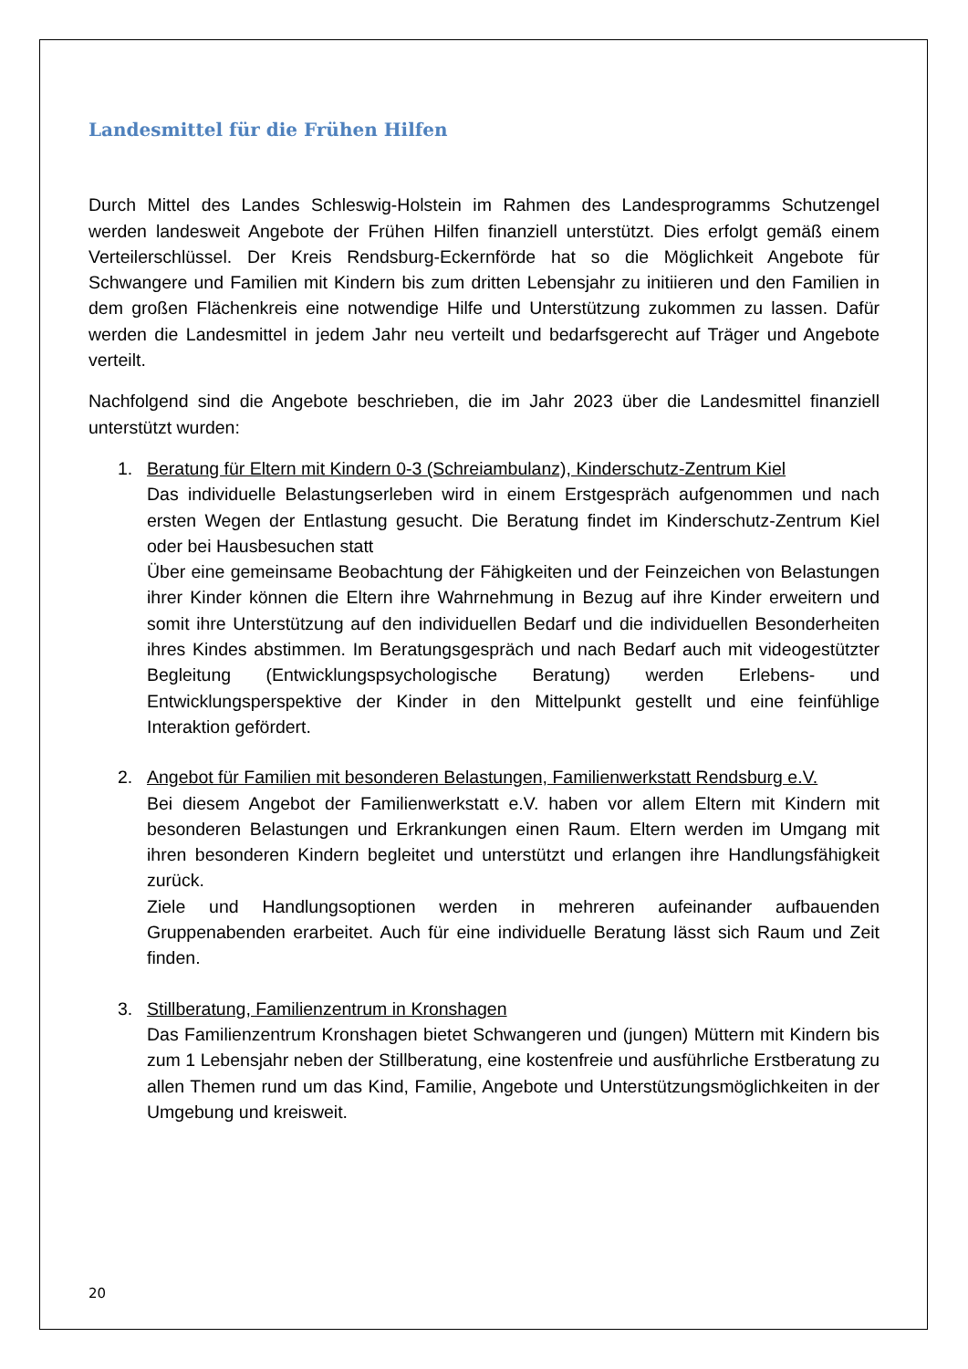Landesmittel für die Frühen Hilfen
Durch Mittel des Landes Schleswig-Holstein im Rahmen des Landesprogramms Schutzengel werden landesweit Angebote der Frühen Hilfen finanziell unterstützt. Dies erfolgt gemäß einem Verteilerschlüssel. Der Kreis Rendsburg-Eckernförde hat so die Möglichkeit Angebote für Schwangere und Familien mit Kindern bis zum dritten Lebensjahr zu initiieren und den Familien in dem großen Flächenkreis eine notwendige Hilfe und Unterstützung zukommen zu lassen. Dafür werden die Landesmittel in jedem Jahr neu verteilt und bedarfsgerecht auf Träger und Angebote verteilt.
Nachfolgend sind die Angebote beschrieben, die im Jahr 2023 über die Landesmittel finanziell unterstützt wurden:
1. Beratung für Eltern mit Kindern 0-3 (Schreiambulanz), Kinderschutz-Zentrum Kiel
Das individuelle Belastungserleben wird in einem Erstgespräch aufgenommen und nach ersten Wegen der Entlastung gesucht. Die Beratung findet im Kinderschutz-Zentrum Kiel oder bei Hausbesuchen statt
Über eine gemeinsame Beobachtung der Fähigkeiten und der Feinzeichen von Belastungen ihrer Kinder können die Eltern ihre Wahrnehmung in Bezug auf ihre Kinder erweitern und somit ihre Unterstützung auf den individuellen Bedarf und die individuellen Besonderheiten ihres Kindes abstimmen. Im Beratungsgespräch und nach Bedarf auch mit videogestützter Begleitung (Entwicklungspsychologische Beratung) werden Erlebens- und Entwicklungsperspektive der Kinder in den Mittelpunkt gestellt und eine feinfühlige Interaktion gefördert.
2. Angebot für Familien mit besonderen Belastungen, Familienwerkstatt Rendsburg e.V.
Bei diesem Angebot der Familienwerkstatt e.V. haben vor allem Eltern mit Kindern mit besonderen Belastungen und Erkrankungen einen Raum. Eltern werden im Umgang mit ihren besonderen Kindern begleitet und unterstützt und erlangen ihre Handlungsfähigkeit zurück.
Ziele und Handlungsoptionen werden in mehreren aufeinander aufbauenden Gruppenabenden erarbeitet. Auch für eine individuelle Beratung lässt sich Raum und Zeit finden.
3. Stillberatung, Familienzentrum in Kronshagen
Das Familienzentrum Kronshagen bietet Schwangeren und (jungen) Müttern mit Kindern bis zum 1 Lebensjahr neben der Stillberatung, eine kostenfreie und ausführliche Erstberatung zu allen Themen rund um das Kind, Familie, Angebote und Unterstützungsmöglichkeiten in der Umgebung und kreisweit.
20